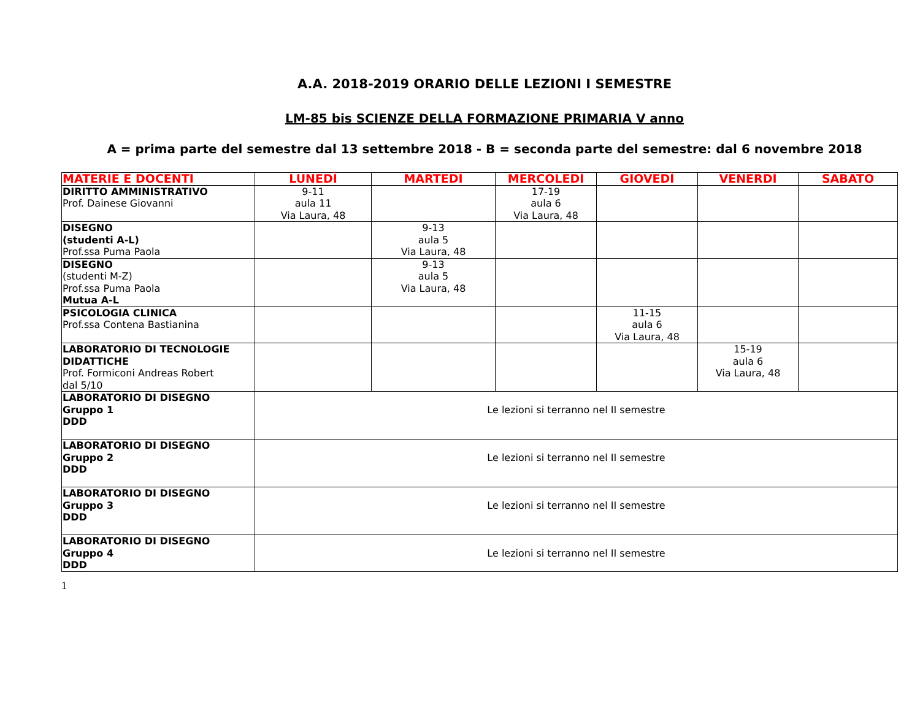A.A. 2018-2019 ORARIO DELLE LEZIONI I SEMESTRE
LM-85 bis SCIENZE DELLA FORMAZIONE PRIMARIA V anno
A = prima parte del semestre dal 13 settembre 2018 - B = seconda parte del semestre: dal 6 novembre 2018
| MATERIE E DOCENTI | LUNEDÌ | MARTEDÌ | MERCOLEDÌ | GIOVEDÌ | VENERDÌ | SABATO |
| --- | --- | --- | --- | --- | --- | --- |
| DIRITTO AMMINISTRATIVO Prof. Dainese Giovanni | 9-11 aula 11 Via Laura, 48 | | 17-19 aula 6 Via Laura, 48 | | | |
| DISEGNO (studenti A-L) Prof.ssa Puma Paola | | 9-13 aula 5 Via Laura, 48 | | | | |
| DISEGNO (studenti M-Z) Prof.ssa Puma Paola Mutua A-L | | 9-13 aula 5 Via Laura, 48 | | | | |
| PSICOLOGIA CLINICA Prof.ssa Contena Bastianina | | | | 11-15 aula 6 Via Laura, 48 | | |
| LABORATORIO DI TECNOLOGIE DIDATTICHE Prof. Formiconi Andreas Robert dal 5/10 | | | | | 15-19 aula 6 Via Laura, 48 | |
| LABORATORIO DI DISEGNO Gruppo 1 DDD | Le lezioni si terranno nel II semestre | | | | | |
| LABORATORIO DI DISEGNO Gruppo 2 DDD | Le lezioni si terranno nel II semestre | | | | | |
| LABORATORIO DI DISEGNO Gruppo 3 DDD | Le lezioni si terranno nel II semestre | | | | | |
| LABORATORIO DI DISEGNO Gruppo 4 DDD | Le lezioni si terranno nel II semestre | | | | | |
1